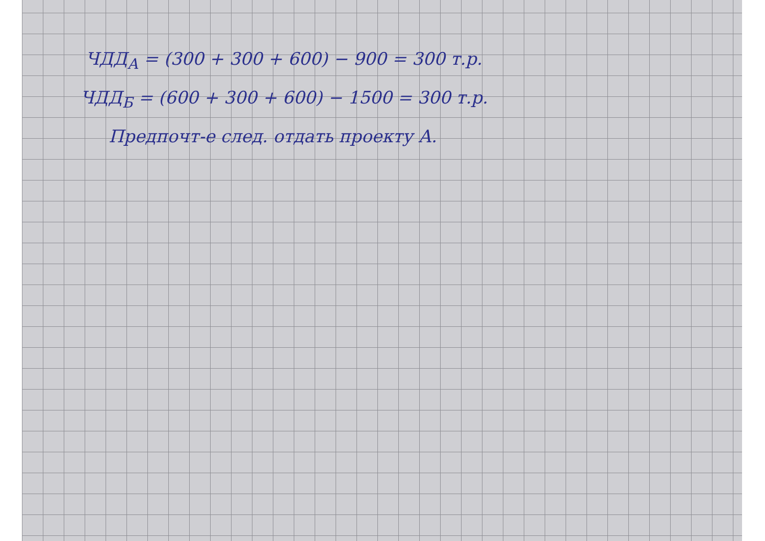ЧДД<sub>А</sub> = (300 + 300 + 600) − 900 = 300 т.р.
ЧДД<sub>Б</sub> = (600 + 300 + 600) − 1500 = 300 т.р.
Предпочт-е след. отдать проекту А.